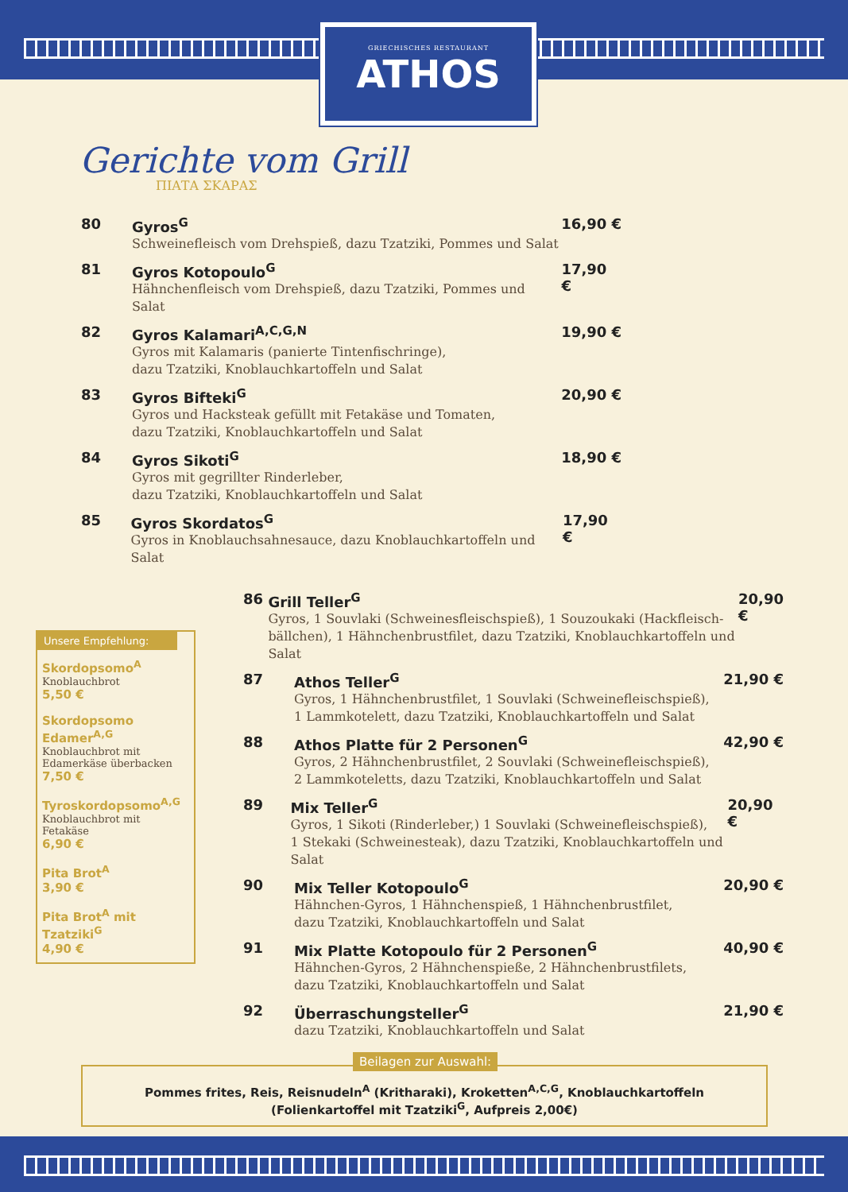GRIECHISCHES RESTAURANT
ATHOS
Gerichte vom Grill
ΠΙΑΤΑ ΣΚΑΡΑΣ
80 Gyros<sup>G</sup>
Schweinefleisch vom Drehspieß, dazu Tzatziki, Pommes und Salat
16,90 €
81 Gyros Kotopoulo<sup>G</sup>
Hähnchenfleisch vom Drehspieß, dazu Tzatziki, Pommes und Salat
17,90 €
82 Gyros Kalamari<sup>A,C,G,N</sup>
Gyros mit Kalamaris (panierte Tintenfischringe),
dazu Tzatziki, Knoblauchkartoffeln und Salat
19,90 €
83 Gyros Bifteki<sup>G</sup>
Gyros und Hacksteak gefüllt mit Fetakäse und Tomaten,
dazu Tzatziki, Knoblauchkartoffeln und Salat
20,90 €
84 Gyros Sikoti<sup>G</sup>
Gyros mit gegrillter Rinderleber,
dazu Tzatziki, Knoblauchkartoffeln und Salat
18,90 €
85 Gyros Skordatos<sup>G</sup>
Gyros in Knoblauchsahnesauce, dazu Knoblauchkartoffeln und Salat
17,90 €
Unsere Empfehlung:
Skordopsomo<sup>A</sup>
Knoblauchbrot
5,50 €
Skordopsomo Edamer<sup>A,G</sup>
Knoblauchbrot mit Edamerkäse überbacken
7,50 €
Tyroskordopsomo<sup>A,G</sup>
Knoblauchbrot mit Fetakäse
6,90 €
Pita Brot<sup>A</sup>
3,90 €
Pita Brot<sup>A</sup> mit Tzatziki<sup>G</sup>
4,90 €
86 Grill Teller<sup>G</sup>
Gyros, 1 Souvlaki (Schweinesfleischspieß), 1 Souzoukaki (Hackfleisch-bällchen), 1 Hähnchenbrustfilet, dazu Tzatziki, Knoblauchkartoffeln und Salat
20,90 €
87 Athos Teller<sup>G</sup>
Gyros, 1 Hähnchenbrustfilet, 1 Souvlaki (Schweinefleischspieß),
1 Lammkotelett, dazu Tzatziki, Knoblauchkartoffeln und Salat
21,90 €
88 Athos Platte für 2 Personen<sup>G</sup>
Gyros, 2 Hähnchenbrustfilet, 2 Souvlaki (Schweinefleischspieß),
2 Lammkoteletts, dazu Tzatziki, Knoblauchkartoffeln und Salat
42,90 €
89 Mix Teller<sup>G</sup>
Gyros, 1 Sikoti (Rinderleber,) 1 Souvlaki (Schweinefleischspieß),
1 Stekaki (Schweinesteak), dazu Tzatziki, Knoblauchkartoffeln und Salat
20,90 €
90 Mix Teller Kotopoulo<sup>G</sup>
Hähnchen-Gyros, 1 Hähnchenspieß, 1 Hähnchenbrustfilet,
dazu Tzatziki, Knoblauchkartoffeln und Salat
20,90 €
91 Mix Platte Kotopoulo für 2 Personen<sup>G</sup>
Hähnchen-Gyros, 2 Hähnchenspieße, 2 Hähnchenbrustfilets,
dazu Tzatziki, Knoblauchkartoffeln und Salat
40,90 €
92 Überraschungsteller<sup>G</sup>
dazu Tzatziki, Knoblauchkartoffeln und Salat
21,90 €
Beilagen zur Auswahl:
Pommes frites, Reis, Reisnudeln<sup>A</sup> (Kritharaki), Kroketten<sup>A,C,G</sup>, Knoblauchkartoffeln
(Folienkartoffel mit Tzatziki<sup>G</sup>, Aufpreis 2,00€)